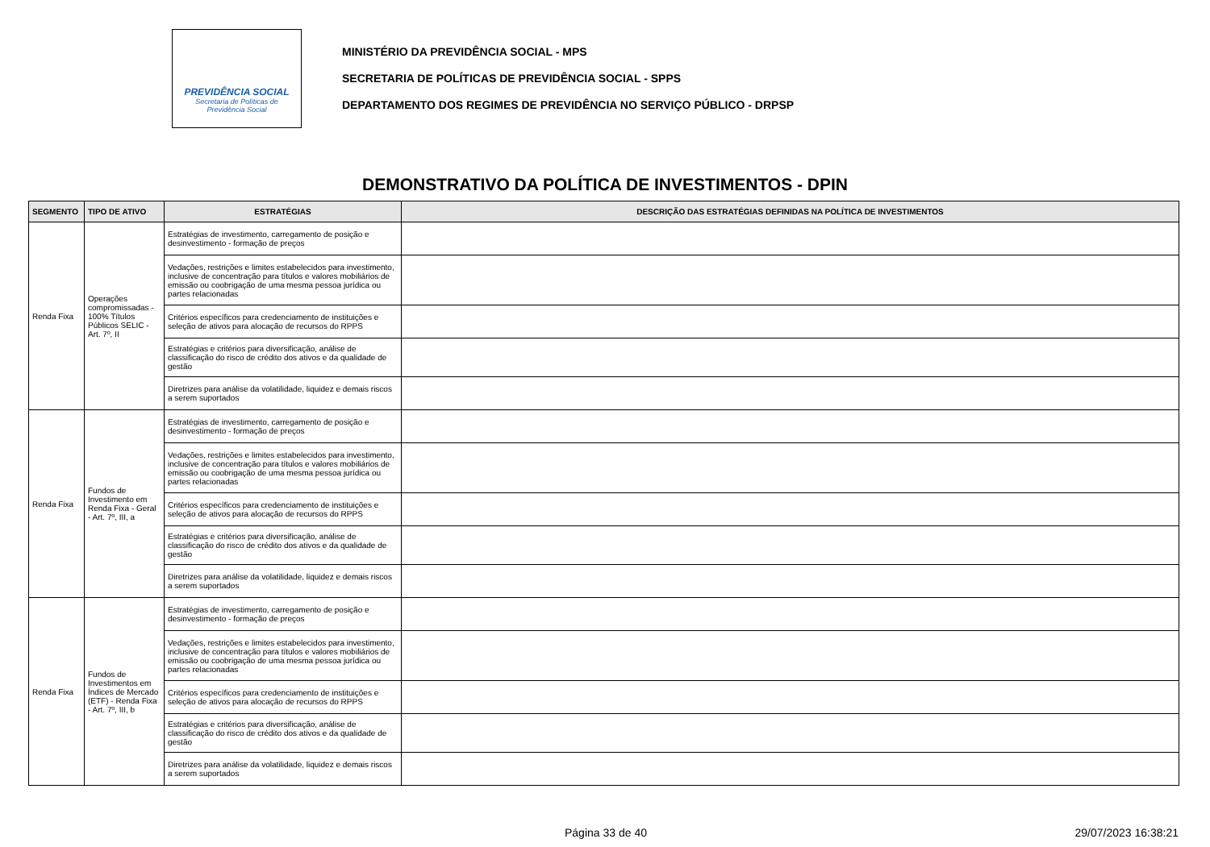PREVIDÊNCIA SOCIAL
Secretaria de Políticas de
Previdência Social
MINISTÉRIO DA PREVIDÊNCIA SOCIAL - MPS
SECRETARIA DE POLÍTICAS DE PREVIDÊNCIA SOCIAL - SPPS
DEPARTAMENTO DOS REGIMES DE PREVIDÊNCIA NO SERVIÇO PÚBLICO - DRPSP
DEMONSTRATIVO DA POLÍTICA DE INVESTIMENTOS - DPIN
| SEGMENTO | TIPO DE ATIVO | ESTRATÉGIAS | DESCRIÇÃO DAS ESTRATÉGIAS DEFINIDAS NA POLÍTICA DE INVESTIMENTOS |
| --- | --- | --- | --- |
| Renda Fixa | Operações compromissadas - 100% Títulos Públicos SELIC - Art. 7º, II | Estratégias de investimento, carregamento de posição e desinvestimento - formação de preços | |
| | | Vedações, restrições e limites estabelecidos para investimento, inclusive de concentração para títulos e valores mobiliários de emissão ou coobrigação de uma mesma pessoa jurídica ou partes relacionadas | |
| | | Critérios específicos para credenciamento de instituições e seleção de ativos para alocação de recursos do RPPS | |
| | | Estratégias e critérios para diversificação, análise de classificação do risco de crédito dos ativos e da qualidade de gestão | |
| | | Diretrizes para análise da volatilidade, liquidez e demais riscos a serem suportados | |
| Renda Fixa | Fundos de Investimento em Renda Fixa - Geral - Art. 7º, III, a | Estratégias de investimento, carregamento de posição e desinvestimento - formação de preços | |
| | | Vedações, restrições e limites estabelecidos para investimento, inclusive de concentração para títulos e valores mobiliários de emissão ou coobrigação de uma mesma pessoa jurídica ou partes relacionadas | |
| | | Critérios específicos para credenciamento de instituições e seleção de ativos para alocação de recursos do RPPS | |
| | | Estratégias e critérios para diversificação, análise de classificação do risco de crédito dos ativos e da qualidade de gestão | |
| | | Diretrizes para análise da volatilidade, liquidez e demais riscos a serem suportados | |
| Renda Fixa | Fundos de Investimentos em Índices de Mercado (ETF) - Renda Fixa - Art. 7º, III, b | Estratégias de investimento, carregamento de posição e desinvestimento - formação de preços | |
| | | Vedações, restrições e limites estabelecidos para investimento, inclusive de concentração para títulos e valores mobiliários de emissão ou coobrigação de uma mesma pessoa jurídica ou partes relacionadas | |
| | | Critérios específicos para credenciamento de instituições e seleção de ativos para alocação de recursos do RPPS | |
| | | Estratégias e critérios para diversificação, análise de classificação do risco de crédito dos ativos e da qualidade de gestão | |
| | | Diretrizes para análise da volatilidade, liquidez e demais riscos a serem suportados | |
Página 33 de 40 29/07/2023 16:38:21